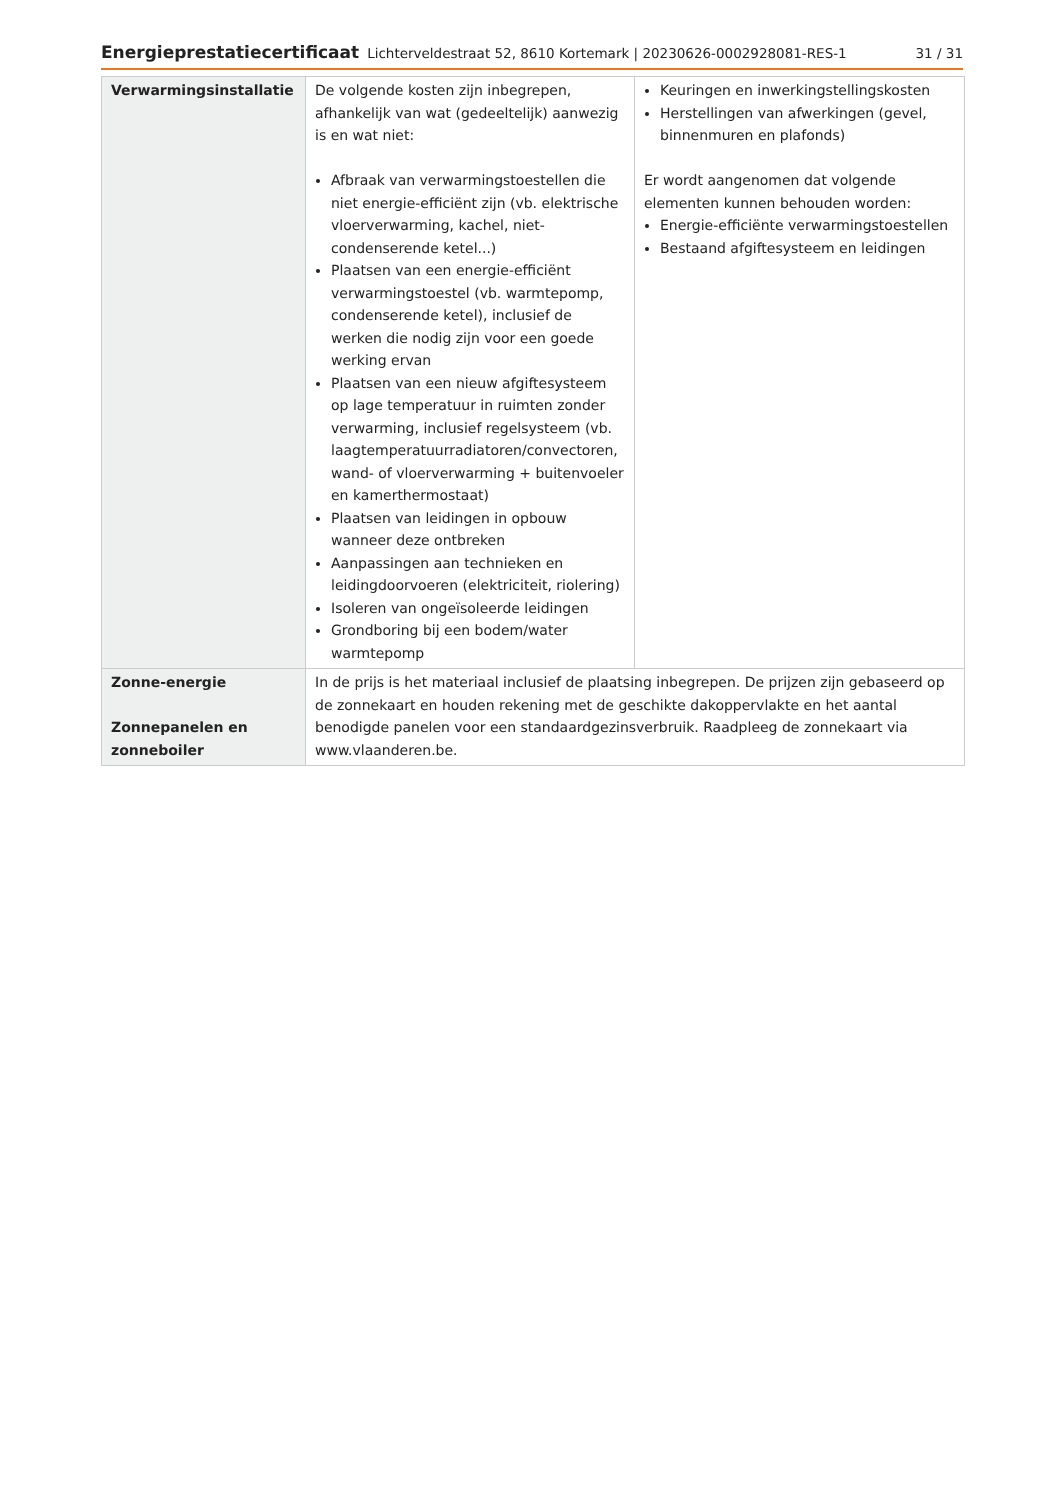Energieprestatiecertificaat Lichterveldestraat 52, 8610 Kortemark | 20230626-0002928081-RES-1 31 / 31
| Verwarmingsinstallatie | De volgende kosten zijn inbegrepen, afhankelijk van wat (gedeeltelijk) aanwezig is en wat niet: Afbraak van verwarmingstoestellen die niet energie-efficiënt zijn (vb. elektrische vloerverwarming, kachel, niet-condenserende ketel...) Plaatsen van een energie-efficiënt verwarmingstoestel (vb. warmtepomp, condenserende ketel), inclusief de werken die nodig zijn voor een goede werking ervan Plaatsen van een nieuw afgiftesysteem op lage temperatuur in ruimten zonder verwarming, inclusief regelsysteem (vb. laagtemperatuurradiatoren/convectoren, wand- of vloerverwarming + buitenvoeler en kamerthermostaat) Plaatsen van leidingen in opbouw wanneer deze ontbreken Aanpassingen aan technieken en leidingdoorvoeren (elektriciteit, riolering) Isoleren van ongeïsoleerde leidingen Grondboring bij een bodem/water warmtepomp | Keuringen en inwerkingstellingskosten Herstellingen van afwerkingen (gevel, binnenmuren en plafonds) Er wordt aangenomen dat volgende elementen kunnen behouden worden: Energie-efficiënte verwarmingstoestellen Bestaand afgiftesysteem en leidingen |
| Zonne-energie Zonnepanelen en zonneboiler | In de prijs is het materiaal inclusief de plaatsing inbegrepen. De prijzen zijn gebaseerd op de zonnekaart en houden rekening met de geschikte dakoppervlakte en het aantal benodigde panelen voor een standaardgezinsverbruik. Raadpleeg de zonnekaart via www.vlaanderen.be . | |